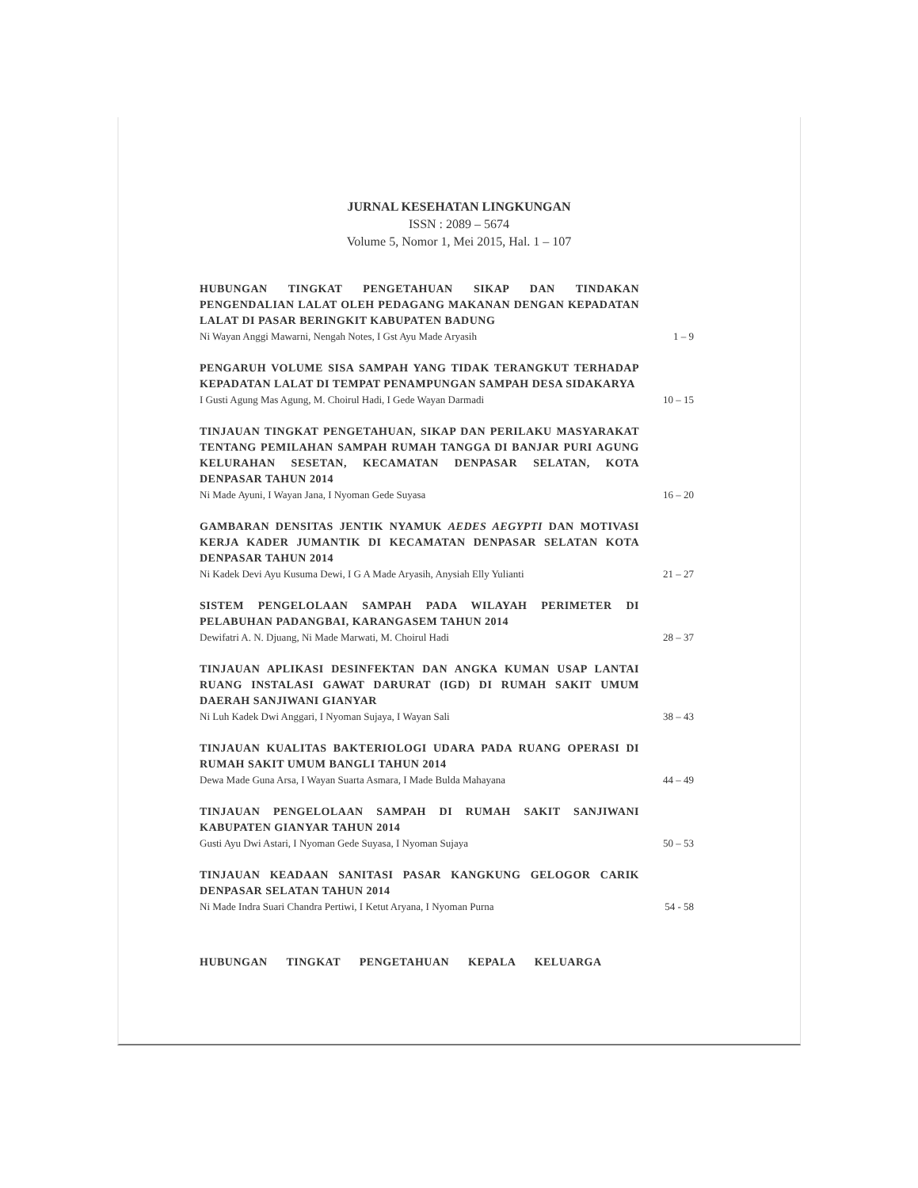JURNAL KESEHATAN LINGKUNGAN
ISSN : 2089 – 5674
Volume 5, Nomor 1, Mei 2015, Hal. 1 – 107
HUBUNGAN TINGKAT PENGETAHUAN SIKAP DAN TINDAKAN PENGENDALIAN LALAT OLEH PEDAGANG MAKANAN DENGAN KEPADATAN LALAT DI PASAR BERINGKIT KABUPATEN BADUNG
Ni Wayan Anggi Mawarni, Nengah Notes, I Gst Ayu Made Aryasih 1 – 9
PENGARUH VOLUME SISA SAMPAH YANG TIDAK TERANGKUT TERHADAP KEPADATAN LALAT DI TEMPAT PENAMPUNGAN SAMPAH DESA SIDAKARYA
I Gusti Agung Mas Agung, M. Choirul Hadi, I Gede Wayan Darmadi 10 – 15
TINJAUAN TINGKAT PENGETAHUAN, SIKAP DAN PERILAKU MASYARAKAT TENTANG PEMILAHAN SAMPAH RUMAH TANGGA DI BANJAR PURI AGUNG KELURAHAN SESETAN, KECAMATAN DENPASAR SELATAN, KOTA DENPASAR TAHUN 2014
Ni Made Ayuni, I Wayan Jana, I Nyoman Gede Suyasa 16 – 20
GAMBARAN DENSITAS JENTIK NYAMUK AEDES AEGYPTI DAN MOTIVASI KERJA KADER JUMANTIK DI KECAMATAN DENPASAR SELATAN KOTA DENPASAR TAHUN 2014
Ni Kadek Devi Ayu Kusuma Dewi, I G A Made Aryasih, Anysiah Elly Yulianti 21 – 27
SISTEM PENGELOLAAN SAMPAH PADA WILAYAH PERIMETER DI PELABUHAN PADANGBAI, KARANGASEM TAHUN 2014
Dewifatri A. N. Djuang, Ni Made Marwati, M. Choirul Hadi 28 – 37
TINJAUAN APLIKASI DESINFEKTAN DAN ANGKA KUMAN USAP LANTAI RUANG INSTALASI GAWAT DARURAT (IGD) DI RUMAH SAKIT UMUM DAERAH SANJIWANI GIANYAR
Ni Luh Kadek Dwi Anggari, I Nyoman Sujaya, I Wayan Sali 38 – 43
TINJAUAN KUALITAS BAKTERIOLOGI UDARA PADA RUANG OPERASI DI RUMAH SAKIT UMUM BANGLI TAHUN 2014
Dewa Made Guna Arsa, I Wayan Suarta Asmara, I Made Bulda Mahayana 44 – 49
TINJAUAN PENGELOLAAN SAMPAH DI RUMAH SAKIT SANJIWANI KABUPATEN GIANYAR TAHUN 2014
Gusti Ayu Dwi Astari, I Nyoman Gede Suyasa, I Nyoman Sujaya 50 – 53
TINJAUAN KEADAAN SANITASI PASAR KANGKUNG GELOGOR CARIK DENPASAR SELATAN TAHUN 2014
Ni Made Indra Suari Chandra Pertiwi, I Ketut Aryana, I Nyoman Purna 54 - 58
HUBUNGAN TINGKAT PENGETAHUAN KEPALA KELUARGA